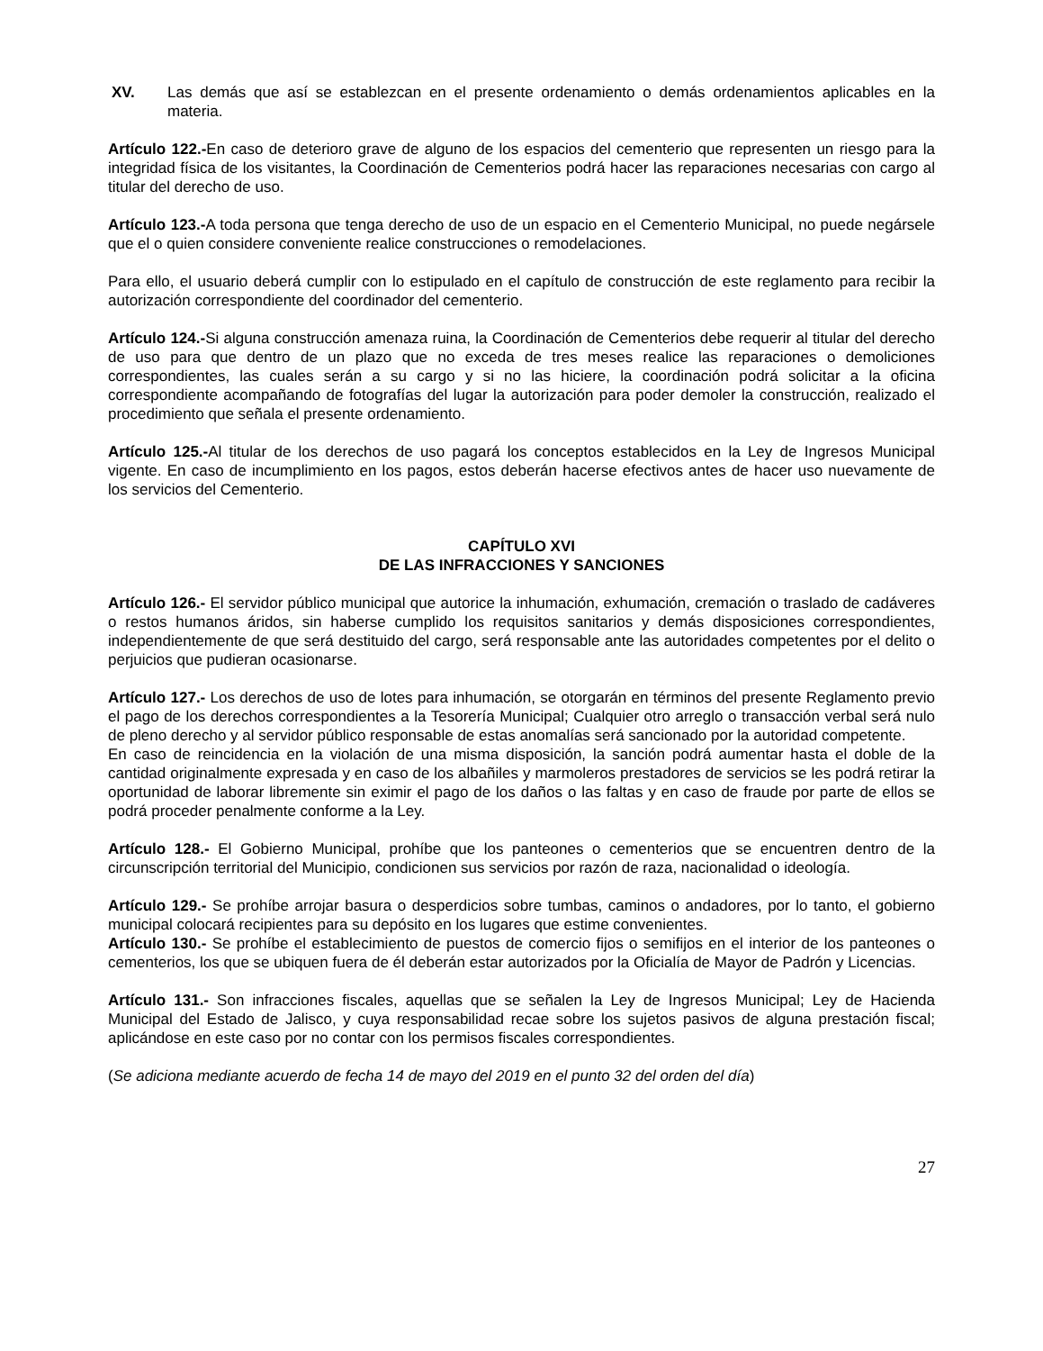XV. Las demás que así se establezcan en el presente ordenamiento o demás ordenamientos aplicables en la materia.
Artículo 122.-En caso de deterioro grave de alguno de los espacios del cementerio que representen un riesgo para la integridad física de los visitantes, la Coordinación de Cementerios podrá hacer las reparaciones necesarias con cargo al titular del derecho de uso.
Artículo 123.-A toda persona que tenga derecho de uso de un espacio en el Cementerio Municipal, no puede negársele que el o quien considere conveniente realice construcciones o remodelaciones.
Para ello, el usuario deberá cumplir con lo estipulado en el capítulo de construcción de este reglamento para recibir la autorización correspondiente del coordinador del cementerio.
Artículo 124.-Si alguna construcción amenaza ruina, la Coordinación de Cementerios debe requerir al titular del derecho de uso para que dentro de un plazo que no exceda de tres meses realice las reparaciones o demoliciones correspondientes, las cuales serán a su cargo y si no las hiciere, la coordinación podrá solicitar a la oficina correspondiente acompañando de fotografías del lugar la autorización para poder demoler la construcción, realizado el procedimiento que señala el presente ordenamiento.
Artículo 125.-Al titular de los derechos de uso pagará los conceptos establecidos en la Ley de Ingresos Municipal vigente. En caso de incumplimiento en los pagos, estos deberán hacerse efectivos antes de hacer uso nuevamente de los servicios del Cementerio.
CAPÍTULO XVI
DE LAS INFRACCIONES Y SANCIONES
Artículo 126.- El servidor público municipal que autorice la inhumación, exhumación, cremación o traslado de cadáveres o restos humanos áridos, sin haberse cumplido los requisitos sanitarios y demás disposiciones correspondientes, independientemente de que será destituido del cargo, será responsable ante las autoridades competentes por el delito o perjuicios que pudieran ocasionarse.
Artículo 127.- Los derechos de uso de lotes para inhumación, se otorgarán en términos del presente Reglamento previo el pago de los derechos correspondientes a la Tesorería Municipal; Cualquier otro arreglo o transacción verbal será nulo de pleno derecho y al servidor público responsable de estas anomalías será sancionado por la autoridad competente.
En caso de reincidencia en la violación de una misma disposición, la sanción podrá aumentar hasta el doble de la cantidad originalmente expresada y en caso de los albañiles y marmoleros prestadores de servicios se les podrá retirar la oportunidad de laborar libremente sin eximir el pago de los daños o las faltas y en caso de fraude por parte de ellos se podrá proceder penalmente conforme a la Ley.
Artículo 128.- El Gobierno Municipal, prohíbe que los panteones o cementerios que se encuentren dentro de la circunscripción territorial del Municipio, condicionen sus servicios por razón de raza, nacionalidad o ideología.
Artículo 129.- Se prohíbe arrojar basura o desperdicios sobre tumbas, caminos o andadores, por lo tanto, el gobierno municipal colocará recipientes para su depósito en los lugares que estime convenientes.
Artículo 130.- Se prohíbe el establecimiento de puestos de comercio fijos o semifijos en el interior de los panteones o cementerios, los que se ubiquen fuera de él deberán estar autorizados por la Oficialía de Mayor de Padrón y Licencias.
Artículo 131.- Son infracciones fiscales, aquellas que se señalen la Ley de Ingresos Municipal; Ley de Hacienda Municipal del Estado de Jalisco, y cuya responsabilidad recae sobre los sujetos pasivos de alguna prestación fiscal; aplicándose en este caso por no contar con los permisos fiscales correspondientes.
(Se adiciona mediante acuerdo de fecha 14 de mayo del 2019 en el punto 32 del orden del día)
27